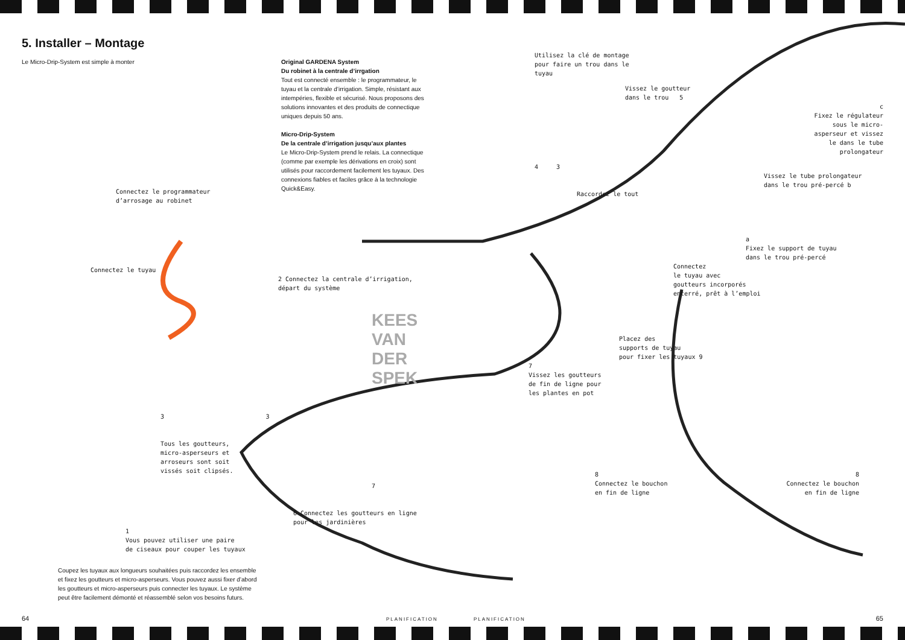5. Installer – Montage
Le Micro-Drip-System est simple à monter Original GARDENA System
Du robinet à la centrale d’irrgation
Tout est connecté ensemble : le programmateur, le tuyau et la centrale d’irrigation. Simple, résistant aux intempéries, flexible et sécurisé. Nous proposons des solutions innovantes et des produits de connectique uniques depuis 50 ans.
Micro-Drip-System
De la centrale d’irrigation jusqu’aux plantes
Le Micro-Drip-System prend le relais. La connectique (comme par exemple les dérivations en croix) sont utilisés pour raccordement facilement les tuyaux. Des connexions fiables et faciles grâce à la technologie Quick&Easy.
Connectez le programmateur
d’arrosage au robinet
Connectez le tuyau
2 Connectez la centrale d’irrigation,
départ du système
KEES VAN DER SPEK
3 3
Tous les goutteurs,
micro-asperseurs et
arroseurs sont soit
vissés soit clipsés.
7
6 Connectez les goutteurs en ligne pour les jardinières
1
Vous pouvez utiliser une paire
de ciseaux pour couper les tuyaux
Coupez les tuyaux aux longueurs souhaitées puis raccordez les ensemble et fixez les goutteurs et micro-asperseurs. Vous pouvez aussi fixer d’abord les goutteurs et micro-asperseurs puis connecter les tuyaux. Le système peut être facilement démonté et réassemblé selon vos besoins futurs.
64 PLANIFICATION
Utilisez la clé de montage
pour faire un trou dans le
tuyau
Vissez le goutteur
dans le trou 5
c
Fixez le régulateur
sous le micro-
asperseur et vissez
le dans le tube
prolongateur
4 3
Vissez le tube prolongateur
dans le trou pré-percé b
Raccordez le tout
a
Fixez le support de tuyau
dans le trou pré-percé
Connectez
le tuyau avec
goutteurs incorporés
enterré, prêt à l’emploi
Placez des
supports de tuyau
pour fixer les tuyaux 9
7
Vissez les goutteurs
de fin de ligne pour
les plantes en pot
8
Connectez le bouchon
en fin de ligne
8
Connectez le bouchon
en fin de ligne
PLANIFICATION 65